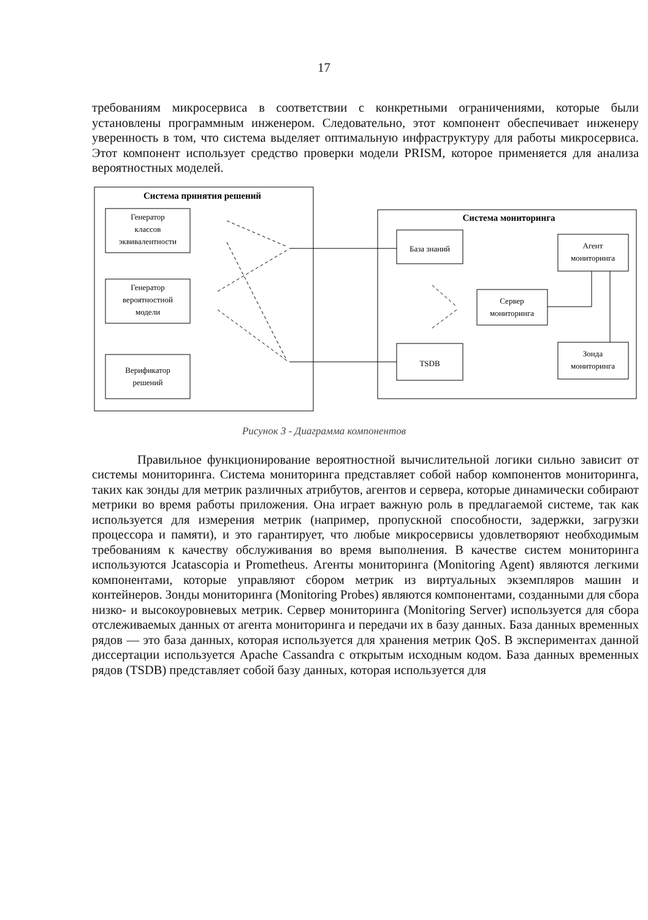17
требованиям микросервиса в соответствии с конкретными ограничениями, которые были установлены программным инженером. Следовательно, этот компонент обеспечивает инженеру уверенность в том, что система выделяет оптимальную инфраструктуру для работы микросервиса. Этот компонент использует средство проверки модели PRISM, которое применяется для анализа вероятностных моделей.
Система принятия решений
Генератор
классов
эквивалентности
Генератор
вероятностной
модели
Верификатор
решений
Система мониторинга
База знаний
TSDB
Сервер
мониторинга
Агент
мониторинга
Зонда
мониторинга
Рисунок 3 - Диаграмма компонентов
Правильное функционирование вероятностной вычислительной логики сильно зависит от системы мониторинга. Система мониторинга представляет собой набор компонентов мониторинга, таких как зонды для метрик различных атрибутов, агентов и сервера, которые динамически собирают метрики во время работы приложения. Она играет важную роль в предлагаемой системе, так как используется для измерения метрик (например, пропускной способности, задержки, загрузки процессора и памяти), и это гарантирует, что любые микросервисы удовлетворяют необходимым требованиям к качеству обслуживания во время выполнения. В качестве систем мониторинга используются Jcatascopia и Prometheus. Агенты мониторинга (Monitoring Agent) являются легкими компонентами, которые управляют сбором метрик из виртуальных экземпляров машин и контейнеров. Зонды мониторинга (Monitoring Probes) являются компонентами, созданными для сбора низко- и высокоуровневых метрик. Сервер мониторинга (Monitoring Server) используется для сбора отслеживаемых данных от агента мониторинга и передачи их в базу данных. База данных временных рядов — это база данных, которая используется для хранения метрик QoS. В экспериментах данной диссертации используется Apache Cassandra с открытым исходным кодом. База данных временных рядов (TSDB) представляет собой базу данных, которая используется для